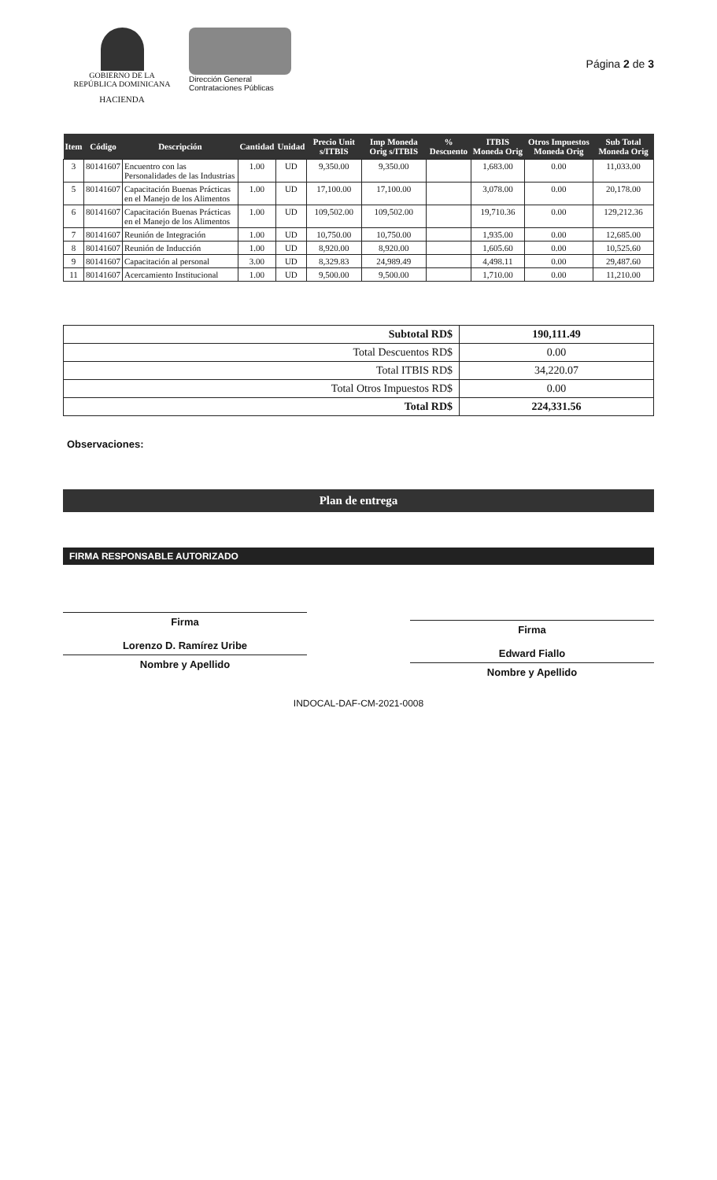GOBIERNO DE LA
REPÚBLICA DOMINICANA
HACIENDA
Dirección General
Contrataciones Públicas
Página 2 de 3
| Item | Código | Descripción | Cantidad | Unidad | Precio Unit s/ITBIS | Imp Moneda Orig s/ITBIS | % Descuento | ITBIS Moneda Orig | Otros Impuestos Moneda Orig | Sub Total Moneda Orig |
| --- | --- | --- | --- | --- | --- | --- | --- | --- | --- | --- |
| 3 | 80141607 | Encuentro con las Personalidades de las Industrias | 1.00 | UD | 9,350.00 | 9,350.00 | | 1,683.00 | 0.00 | 11,033.00 |
| 5 | 80141607 | Capacitación Buenas Prácticas en el Manejo de los Alimentos | 1.00 | UD | 17,100.00 | 17,100.00 | | 3,078.00 | 0.00 | 20,178.00 |
| 6 | 80141607 | Capacitación Buenas Prácticas en el Manejo de los Alimentos | 1.00 | UD | 109,502.00 | 109,502.00 | | 19,710.36 | 0.00 | 129,212.36 |
| 7 | 80141607 | Reunión de Integración | 1.00 | UD | 10,750.00 | 10,750.00 | | 1,935.00 | 0.00 | 12,685.00 |
| 8 | 80141607 | Reunión de Inducción | 1.00 | UD | 8,920.00 | 8,920.00 | | 1,605.60 | 0.00 | 10,525.60 |
| 9 | 80141607 | Capacitación al personal | 3.00 | UD | 8,329.83 | 24,989.49 | | 4,498.11 | 0.00 | 29,487.60 |
| 11 | 80141607 | Acercamiento Institucional | 1.00 | UD | 9,500.00 | 9,500.00 | | 1,710.00 | 0.00 | 11,210.00 |
| Subtotal RD$ | 190,111.49 |
| Total Descuentos RD$ | 0.00 |
| Total ITBIS RD$ | 34,220.07 |
| Total Otros Impuestos RD$ | 0.00 |
| Total RD$ | 224,331.56 |
Observaciones:
Plan de entrega
FIRMA RESPONSABLE AUTORIZADO
Firma
Lorenzo D. Ramírez Uribe
Nombre y Apellido
Firma
Edward Fiallo
Nombre y Apellido
INDOCAL-DAF-CM-2021-0008